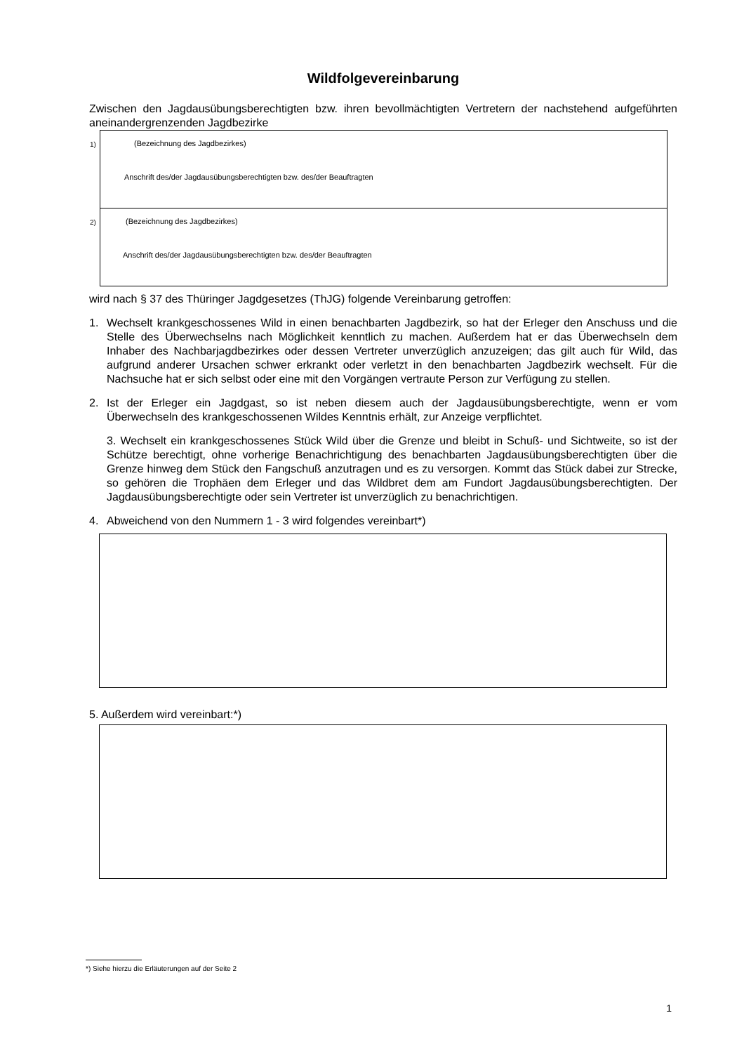Wildfolgevereinbarung
Zwischen den Jagdausübungsberechtigten bzw. ihren bevollmächtigten Vertretern der nachstehend aufgeführten aneinandergrenzenden Jagdbezirke
1)
(Bezeichnung des Jagdbezirkes)
Anschrift des/der Jagdausübungsberechtigten bzw. des/der Beauftragten
2)
(Bezeichnung des Jagdbezirkes)
Anschrift des/der Jagdausübungsberechtigten bzw. des/der Beauftragten
wird nach § 37 des Thüringer Jagdgesetzes (ThJG) folgende Vereinbarung getroffen:
1. Wechselt krankgeschossenes Wild in einen benachbarten Jagdbezirk, so hat der Erleger den Anschuss und die Stelle des Überwechselns nach Möglichkeit kenntlich zu machen. Außerdem hat er das Überwechseln dem Inhaber des Nachbarjagdbezirkes oder dessen Vertreter unverzüglich anzuzeigen; das gilt auch für Wild, das aufgrund anderer Ursachen schwer erkrankt oder verletzt in den benachbarten Jagdbezirk wechselt. Für die Nachsuche hat er sich selbst oder eine mit den Vorgängen vertraute Person zur Verfügung zu stellen.
2. Ist der Erleger ein Jagdgast, so ist neben diesem auch der Jagdausübungsberechtigte, wenn er vom Überwechseln des krankgeschossenen Wildes Kenntnis erhält, zur Anzeige verpflichtet.
3. Wechselt ein krankgeschossenes Stück Wild über die Grenze und bleibt in Schuß- und Sichtweite, so ist der Schütze berechtigt, ohne vorherige Benachrichtigung des benachbarten Jagdausübungsberechtigten über die Grenze hinweg dem Stück den Fangschuß anzutragen und es zu versorgen. Kommt das Stück dabei zur Strecke, so gehören die Trophäen dem Erleger und das Wildbret dem am Fundort Jagdausübungsberechtigten. Der Jagdausübungsberechtigte oder sein Vertreter ist unverzüglich zu benachrichtigen.
4. Abweichend von den Nummern 1 - 3 wird folgendes vereinbart*)
5. Außerdem wird vereinbart:*)
*) Siehe hierzu die Erläuterungen auf der Seite 2
1